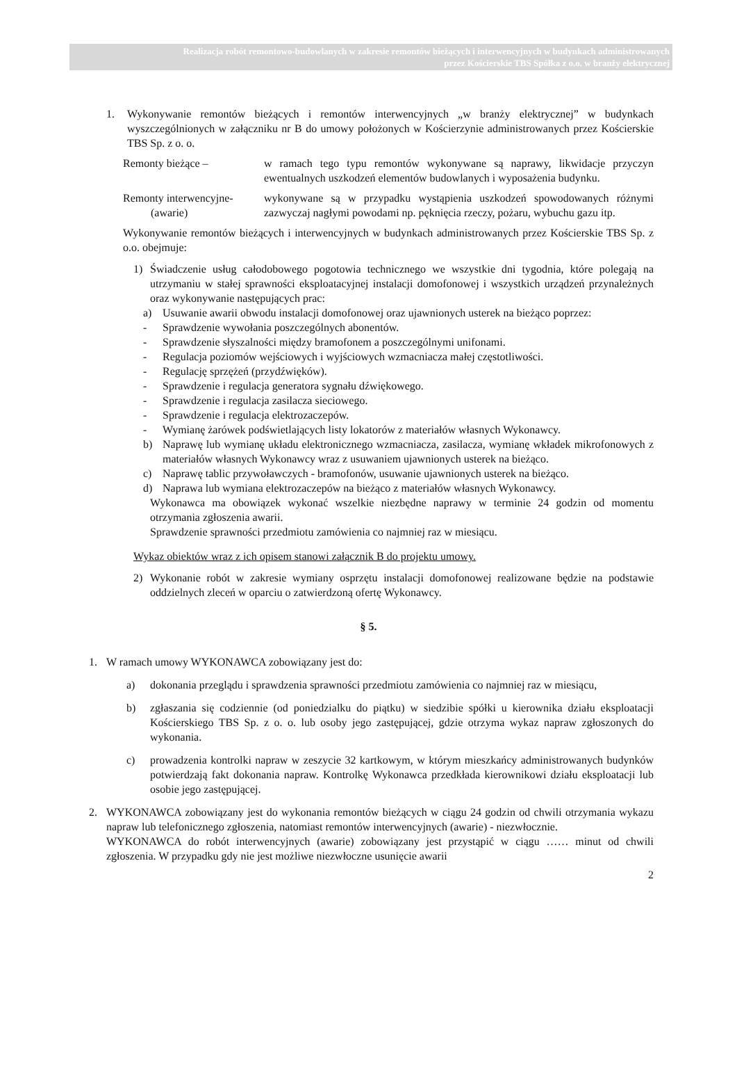Realizacja robót remontowo-budowlanych w zakresie remontów bieżących i interwencyjnych w budynkach administrowanych
przez Kościerskie TBS Spółka z o.o. w branży elektrycznej
1. Wykonywanie remontów bieżących i remontów interwencyjnych „w branży elektrycznej” w budynkach wyszczególnionych w załączniku nr B do umowy położonych w Kościerzynie administrowanych przez Kościerskie TBS Sp. z o. o.
Remonty bieżące – w ramach tego typu remontów wykonywane są naprawy, likwidacje przyczyn ewentualnych uszkodzeń elementów budowlanych i wyposażenia budynku.
Remonty interwencyjne-
(awarie)
wykonywane są w przypadku wystąpienia uszkodzeń spowodowanych różnymi zazwyczaj nagłymi powodami np. pęknięcia rzeczy, pożaru, wybuchu gazu itp.
Wykonywanie remontów bieżących i interwencyjnych w budynkach administrowanych przez Kościerskie TBS Sp. z o.o. obejmuje:
1) Świadczenie usług całodobowego pogotowia technicznego we wszystkie dni tygodnia, które polegają na utrzymaniu w stałej sprawności eksploatacyjnej instalacji domofonowej i wszystkich urządzeń przynależnych oraz wykonywanie następujących prac:
a) Usuwanie awarii obwodu instalacji domofonowej oraz ujawnionych usterek na bieżąco poprzez:
- Sprawdzenie wywołania poszczególnych abonentów.
- Sprawdzenie słyszalności między bramofonem a poszczególnymi unifonami.
- Regulacja poziomów wejściowych i wyjściowych wzmacniacza małej częstotliwości.
- Regulację sprzężeń (przydźwięków).
- Sprawdzenie i regulacja generatora sygnału dźwiękowego.
- Sprawdzenie i regulacja zasilacza sieciowego.
- Sprawdzenie i regulacja elektrozaczepów.
- Wymianę żarówek podświetlających listy lokatorów z materiałów własnych Wykonawcy.
b) Naprawę lub wymianę układu elektronicznego wzmacniacza, zasilacza, wymianę wkładek mikrofonowych z materiałów własnych Wykonawcy wraz z usuwaniem ujawnionych usterek na bieżąco.
c) Naprawę tablic przywoławczych - bramofonów, usuwanie ujawnionych usterek na bieżąco.
d) Naprawa lub wymiana elektrozaczepów na bieżąco z materiałów własnych Wykonawcy.
Wykonawca ma obowiązek wykonać wszelkie niezbędne naprawy w terminie 24 godzin od momentu otrzymania zgłoszenia awarii.
Sprawdzenie sprawności przedmiotu zamówienia co najmniej raz w miesiącu.
Wykaz obiektów wraz z ich opisem stanowi załącznik B do projektu umowy.
2) Wykonanie robót w zakresie wymiany osprzętu instalacji domofonowej realizowane będzie na podstawie oddzielnych zleceń w oparciu o zatwierdzoną ofertę Wykonawcy.
§ 5.
1. W ramach umowy WYKONAWCA zobowiązany jest do:
a) dokonania przeglądu i sprawdzenia sprawności przedmiotu zamówienia co najmniej raz w miesiącu,
b) zgłaszania się codziennie (od poniedzialku do piątku) w siedzibie spółki u kierownika działu eksploatacji Kościerskiego TBS Sp. z o. o. lub osoby jego zastępującej, gdzie otrzyma wykaz napraw zgłoszonych do wykonania.
c) prowadzenia kontrolki napraw w zeszycie 32 kartkowym, w którym mieszkańcy administrowanych budynków potwierdzają fakt dokonania napraw. Kontrolkę Wykonawca przedkłada kierownikowi działu eksploatacji lub osobie jego zastępującej.
2. WYKONAWCA zobowiązany jest do wykonania remontów bieżących w ciągu 24 godzin od chwili otrzymania wykazu napraw lub telefonicznego zgłoszenia, natomiast remontów interwencyjnych (awarie) - niezwłocznie.
WYKONAWCA do robót interwencyjnych (awarie) zobowiązany jest przystąpić w ciągu …… minut od chwili zgłoszenia. W przypadku gdy nie jest możliwe niezwłoczne usunięcie awarii
2